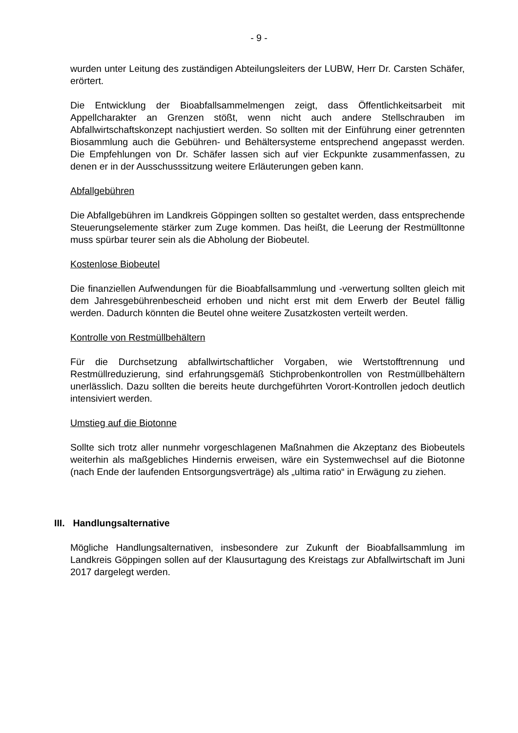- 9 -
wurden unter Leitung des zuständigen Abteilungsleiters der LUBW, Herr Dr. Carsten Schäfer, erörtert.
Die Entwicklung der Bioabfallsammelmengen zeigt, dass Öffentlichkeitsarbeit mit Appellcharakter an Grenzen stößt, wenn nicht auch andere Stellschrauben im Abfallwirtschaftskonzept nachjustiert werden. So sollten mit der Einführung einer getrennten Biosammlung auch die Gebühren- und Behältersysteme entsprechend angepasst werden. Die Empfehlungen von Dr. Schäfer lassen sich auf vier Eckpunkte zusammenfassen, zu denen er in der Ausschusssitzung weitere Erläuterungen geben kann.
Abfallgebühren
Die Abfallgebühren im Landkreis Göppingen sollten so gestaltet werden, dass entsprechende Steuerungselemente stärker zum Zuge kommen. Das heißt, die Leerung der Restmülltonne muss spürbar teurer sein als die Abholung der Biobeutel.
Kostenlose Biobeutel
Die finanziellen Aufwendungen für die Bioabfallsammlung und -verwertung sollten gleich mit dem Jahresgebührenbescheid erhoben und nicht erst mit dem Erwerb der Beutel fällig werden. Dadurch könnten die Beutel ohne weitere Zusatzkosten verteilt werden.
Kontrolle von Restmüllbehältern
Für die Durchsetzung abfallwirtschaftlicher Vorgaben, wie Wertstofftrennung und Restmüllreduzierung, sind erfahrungsgemäß Stichprobenkontrollen von Restmüllbehältern unerlässlich. Dazu sollten die bereits heute durchgeführten Vorort-Kontrollen jedoch deutlich intensiviert werden.
Umstieg auf die Biotonne
Sollte sich trotz aller nunmehr vorgeschlagenen Maßnahmen die Akzeptanz des Biobeutels weiterhin als maßgebliches Hindernis erweisen, wäre ein Systemwechsel auf die Biotonne (nach Ende der laufenden Entsorgungsverträge) als „ultima ratio“ in Erwägung zu ziehen.
III. Handlungsalternative
Mögliche Handlungsalternativen, insbesondere zur Zukunft der Bioabfallsammlung im Landkreis Göppingen sollen auf der Klausurtagung des Kreistags zur Abfallwirtschaft im Juni 2017 dargelegt werden.